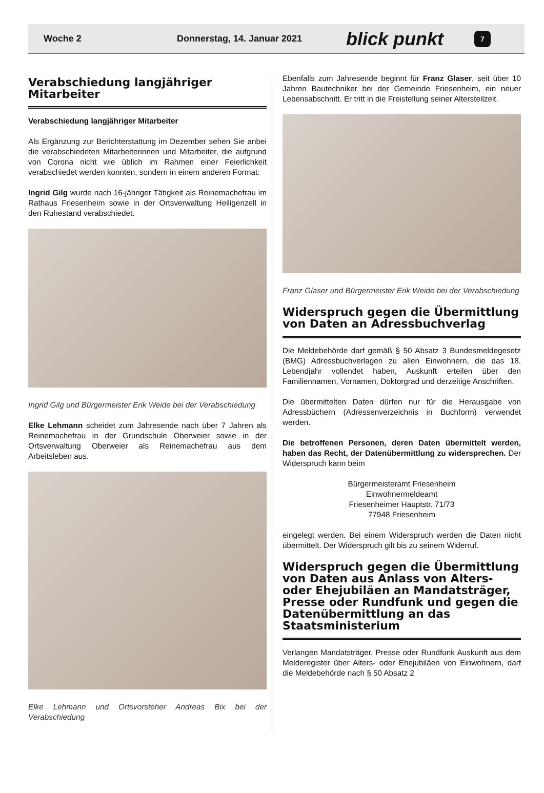Woche 2 Donnerstag, 14. Januar 2021 blick punkt 7
Verabschiedung langjähriger Mitarbeiter
Verabschiedung langjähriger Mitarbeiter
Als Ergänzung zur Berichterstattung im Dezember sehen Sie anbei die verabschiedeten Mitarbeiterinnen und Mitarbeiter, die aufgrund von Corona nicht wie üblich im Rahmen einer Feierlichkeit verabschiedet werden konnten, sondern in einem anderen Format:
Ingrid Gilg wurde nach 16-jähriger Tätigkeit als Reinemachefrau im Rathaus Friesenheim sowie in der Ortsverwaltung Heiligenzell in den Ruhestand verabschiedet.
Ingrid Gilg und Bürgermeister Erik Weide bei der Verabschiedung
Elke Lehmann scheidet zum Jahresende nach über 7 Jahren als Reinemachefrau in der Grundschule Oberweier sowie in der Ortsverwaltung Oberweier als Reinemachefrau aus dem Arbeitsleben aus.
Elke Lehmann und Ortsvorsteher Andreas Bix bei der Verabschiedung
Ebenfalls zum Jahresende beginnt für Franz Glaser, seit über 10 Jahren Bautechniker bei der Gemeinde Friesenheim, ein neuer Lebensabschnitt. Er tritt in die Freistellung seiner Altersteilzeit.
Franz Glaser und Bürgermeister Erik Weide bei der Verabschiedung
Widerspruch gegen die Übermittlung von Daten an Adressbuchverlag
Die Meldebehörde darf gemäß § 50 Absatz 3 Bundesmeldegesetz (BMG) Adressbuchverlagen zu allen Einwohnern, die das 18. Lebendjahr vollendet haben, Auskunft erteilen über den Familiennamen, Vornamen, Doktorgrad und derzeitige Anschriften.
Die übermittelten Daten dürfen nur für die Herausgabe von Adressbüchern (Adressenverzeichnis in Buchform) verwendet werden.
Die betroffenen Personen, deren Daten übermittelt werden, haben das Recht, der Datenübermittlung zu widersprechen. Der Widerspruch kann beim
Bürgermeisteramt Friesenheim
Einwohnermeldeamt
Friesenheimer Hauptstr. 71/73
77948 Friesenheim
eingelegt werden. Bei einem Widerspruch werden die Daten nicht übermittelt. Der Widerspruch gilt bis zu seinem Widerruf.
Widerspruch gegen die Übermittlung von Daten aus Anlass von Alters- oder Ehejubiläen an Mandatsträger, Presse oder Rundfunk und gegen die Datenübermittlung an das Staatsministerium
Verlangen Mandatsträger, Presse oder Rundfunk Auskunft aus dem Melderegister über Alters- oder Ehejubiläen von Einwohnern, darf die Meldebehörde nach § 50 Absatz 2